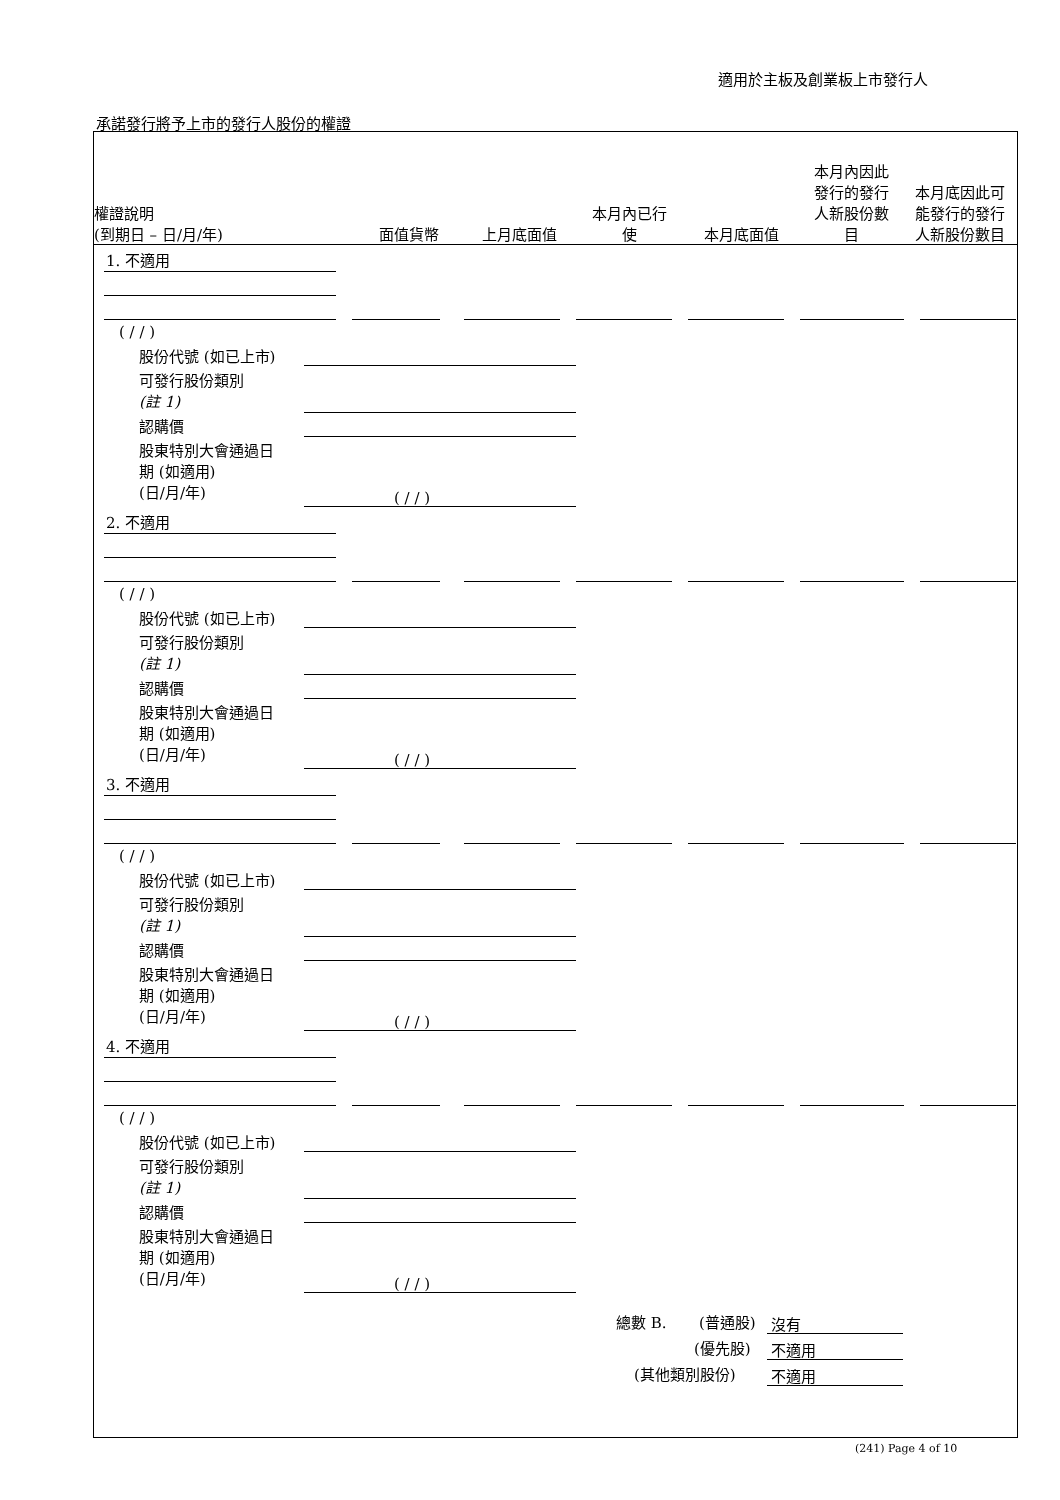適用於主板及創業板上市發行人
承諾發行將予上市的發行人股份的權證
權證說明
(到期日 – 日/月/年)
面值貨幣
上月底面值
本月內已行
使
本月底面值
本月內因此
發行的發行
人新股份數
目
本月底因此可
能發行的發行
人新股份數目
1. 不適用
( / / )
股份代號 (如已上市)
可發行股份類別
(註 1)
認購價
股東特別大會通過日
期 (如適用)
(日/月/年)
( / / )
2. 不適用
( / / )
股份代號 (如已上市)
可發行股份類別
(註 1)
認購價
股東特別大會通過日
期 (如適用)
(日/月/年)
( / / )
3. 不適用
( / / )
股份代號 (如已上市)
可發行股份類別
(註 1)
認購價
股東特別大會通過日
期 (如適用)
(日/月/年)
( / / )
4. 不適用
( / / )
股份代號 (如已上市)
可發行股份類別
(註 1)
認購價
股東特別大會通過日
期 (如適用)
(日/月/年)
( / / )
總數 B. (普通股) 沒有
(優先股) 不適用
(其他類別股份) 不適用
(241) Page 4 of 10